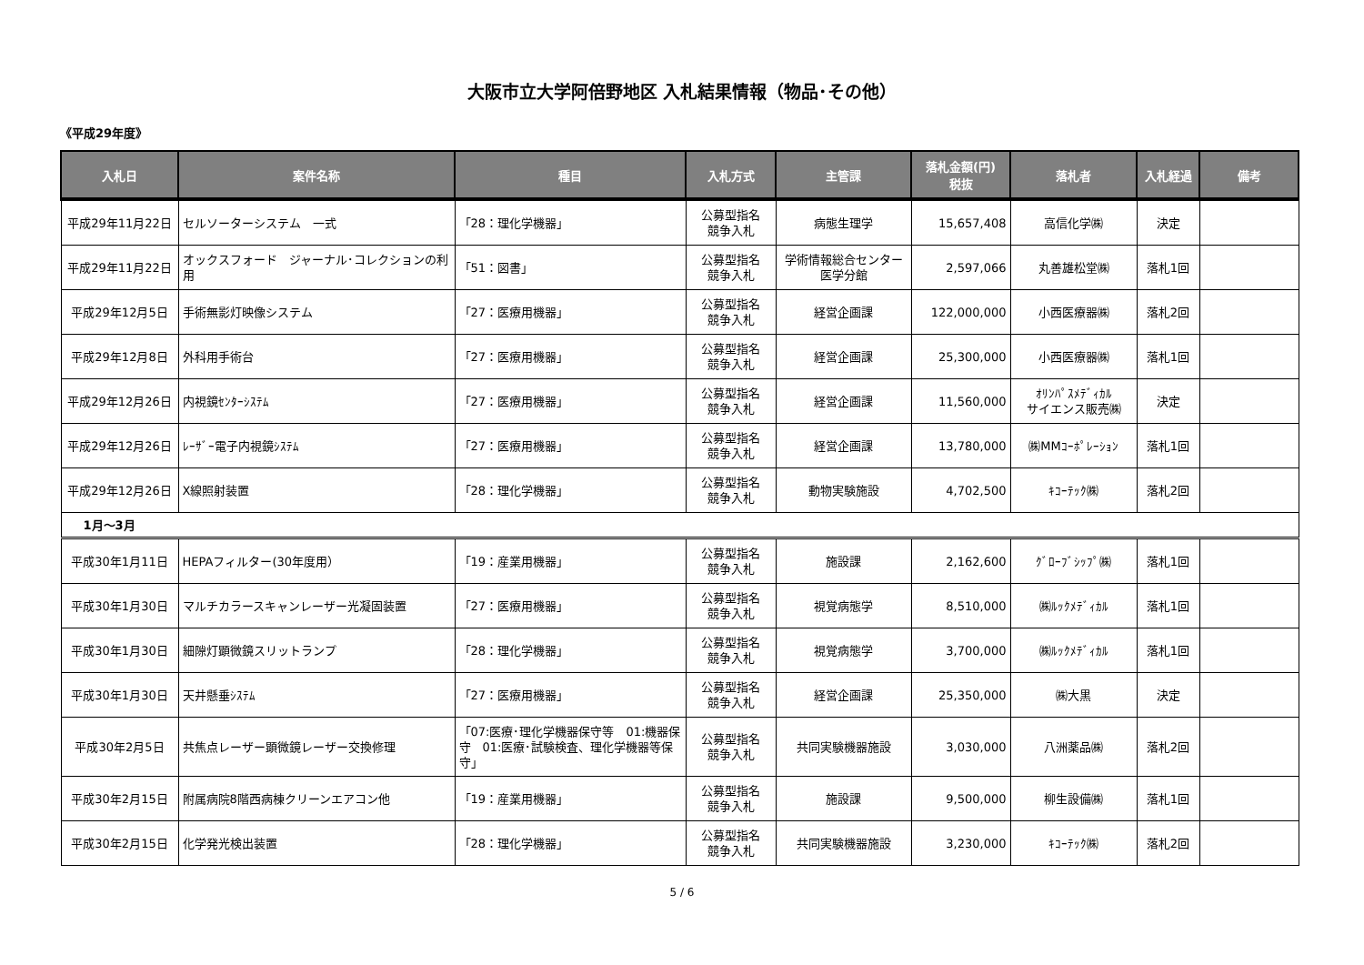大阪市立大学阿倍野地区 入札結果情報（物品･その他）
《平成29年度》
| 入札日 | 案件名称 | 種目 | 入札方式 | 主管課 | 落札金額(円) 税抜 | 落札者 | 入札経過 | 備考 |
| --- | --- | --- | --- | --- | --- | --- | --- | --- |
| 平成29年11月22日 | セルソーターシステム 一式 | 「28：理化学機器」 | 公募型指名 競争入札 | 病態生理学 | 15,657,408 | 高信化学㈱ | 決定 | |
| 平成29年11月22日 | オックスフォード ジャーナル･コレクションの利用 | 「51：図書」 | 公募型指名 競争入札 | 学術情報総合センター 医学分館 | 2,597,066 | 丸善雄松堂㈱ | 落札1回 | |
| 平成29年12月5日 | 手術無影灯映像システム | 「27：医療用機器」 | 公募型指名 競争入札 | 経営企画課 | 122,000,000 | 小西医療器㈱ | 落札2回 | |
| 平成29年12月8日 | 外科用手術台 | 「27：医療用機器」 | 公募型指名 競争入札 | 経営企画課 | 25,300,000 | 小西医療器㈱ | 落札1回 | |
| 平成29年12月26日 | 内視鏡ｾﾝﾀｰｼｽﾃﾑ | 「27：医療用機器」 | 公募型指名 競争入札 | 経営企画課 | 11,560,000 | ｵﾘﾝﾊﾟｽﾒﾃﾞｨｶﾙ サイエンス販売㈱ | 決定 | |
| 平成29年12月26日 | ﾚｰｻﾞｰ電子内視鏡ｼｽﾃﾑ | 「27：医療用機器」 | 公募型指名 競争入札 | 経営企画課 | 13,780,000 | ㈱MMｺｰﾎﾟﾚｰｼｮﾝ | 落札1回 | |
| 平成29年12月26日 | X線照射装置 | 「28：理化学機器」 | 公募型指名 競争入札 | 動物実験施設 | 4,702,500 | ｷｺｰﾃｯｸ㈱ | 落札2回 | |
| 1月～3月 | | | | | | | | |
| 平成30年1月11日 | HEPAフィルター(30年度用） | 「19：産業用機器」 | 公募型指名 競争入札 | 施設課 | 2,162,600 | ｸﾞﾛｰﾌﾞｼｯﾌﾟ㈱ | 落札1回 | |
| 平成30年1月30日 | マルチカラースキャンレーザー光凝固装置 | 「27：医療用機器」 | 公募型指名 競争入札 | 視覚病態学 | 8,510,000 | ㈱ﾙｯｸﾒﾃﾞｨｶﾙ | 落札1回 | |
| 平成30年1月30日 | 細隙灯顕微鏡スリットランプ | 「28：理化学機器」 | 公募型指名 競争入札 | 視覚病態学 | 3,700,000 | ㈱ﾙｯｸﾒﾃﾞｨｶﾙ | 落札1回 | |
| 平成30年1月30日 | 天井懸垂ｼｽﾃﾑ | 「27：医療用機器」 | 公募型指名 競争入札 | 経営企画課 | 25,350,000 | ㈱大黒 | 決定 | |
| 平成30年2月5日 | 共焦点レーザー顕微鏡レーザー交換修理 | 「07:医療･理化学機器保守等 01:機器保守 01:医療･試験検査、理化学機器等保守」 | 公募型指名 競争入札 | 共同実験機器施設 | 3,030,000 | 八洲薬品㈱ | 落札2回 | |
| 平成30年2月15日 | 附属病院8階西病棟クリーンエアコン他 | 「19：産業用機器」 | 公募型指名 競争入札 | 施設課 | 9,500,000 | 柳生設備㈱ | 落札1回 | |
| 平成30年2月15日 | 化学発光検出装置 | 「28：理化学機器」 | 公募型指名 競争入札 | 共同実験機器施設 | 3,230,000 | ｷｺｰﾃｯｸ㈱ | 落札2回 | |
5 / 6